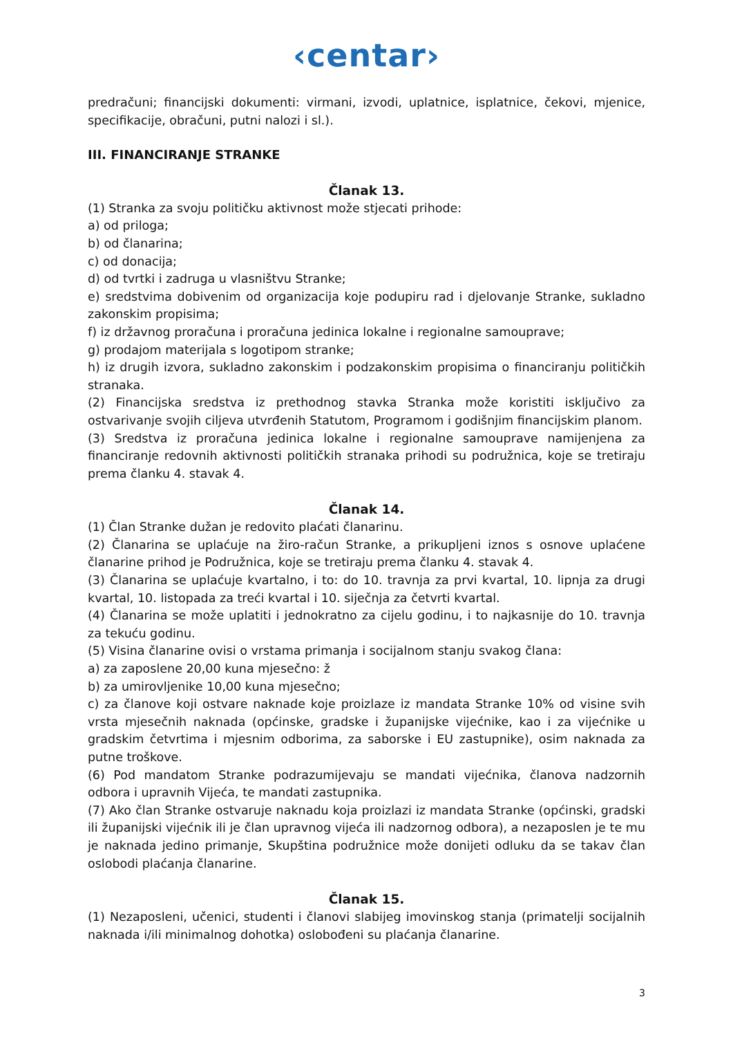‹centar›
predračuni; financijski dokumenti: virmani, izvodi, uplatnice, isplatnice, čekovi, mjenice, specifikacije, obračuni, putni nalozi i sl.).
III. FINANCIRANJE STRANKE
Članak 13.
(1) Stranka za svoju političku aktivnost može stjecati prihode:
a) od priloga;
b) od članarina;
c) od donacija;
d) od tvrtki i zadruga u vlasništvu Stranke;
e) sredstvima dobivenim od organizacija koje podupiru rad i djelovanje Stranke, sukladno zakonskim propisima;
f) iz državnog proračuna i proračuna jedinica lokalne i regionalne samouprave;
g) prodajom materijala s logotipom stranke;
h) iz drugih izvora, sukladno zakonskim i podzakonskim propisima o financiranju političkih stranaka.
(2) Financijska sredstva iz prethodnog stavka Stranka može koristiti isključivo za ostvarivanje svojih ciljeva utvrđenih Statutom, Programom i godišnjim financijskim planom.
(3) Sredstva iz proračuna jedinica lokalne i regionalne samouprave namijenjena za financiranje redovnih aktivnosti političkih stranaka prihodi su podružnica, koje se tretiraju prema članku 4. stavak 4.
Članak 14.
(1) Član Stranke dužan je redovito plaćati članarinu.
(2) Članarina se uplaćuje na žiro-račun Stranke, a prikupljeni iznos s osnove uplaćene članarine prihod je Podružnica, koje se tretiraju prema članku 4. stavak 4.
(3) Članarina se uplaćuje kvartalno, i to: do 10. travnja za prvi kvartal, 10. lipnja za drugi kvartal, 10. listopada za treći kvartal i 10. siječnja za četvrti kvartal.
(4) Članarina se može uplatiti i jednokratno za cijelu godinu, i to najkasnije do 10. travnja za tekuću godinu.
(5) Visina članarine ovisi o vrstama primanja i socijalnom stanju svakog člana:
a) za zaposlene 20,00 kuna mjesečno: ž
b) za umirovljenike 10,00 kuna mjesečno;
c) za članove koji ostvare naknade koje proizlaze iz mandata Stranke 10% od visine svih vrsta mjesečnih naknada (općinske, gradske i županijske vijećnike, kao i za vijećnike u gradskim četvrtima i mjesnim odborima, za saborske i EU zastupnike), osim naknada za putne troškove.
(6) Pod mandatom Stranke podrazumijevaju se mandati vijećnika, članova nadzornih odbora i upravnih Vijeća, te mandati zastupnika.
(7) Ako član Stranke ostvaruje naknadu koja proizlazi iz mandata Stranke (općinski, gradski ili županijski vijećnik ili je član upravnog vijeća ili nadzornog odbora), a nezaposlen je te mu je naknada jedino primanje, Skupština podružnice može donijeti odluku da se takav član oslobodi plaćanja članarine.
Članak 15.
(1) Nezaposleni, učenici, studenti i članovi slabijeg imovinskog stanja (primatelji socijalnih naknada i/ili minimalnog dohotka) oslobođeni su plaćanja članarine.
3